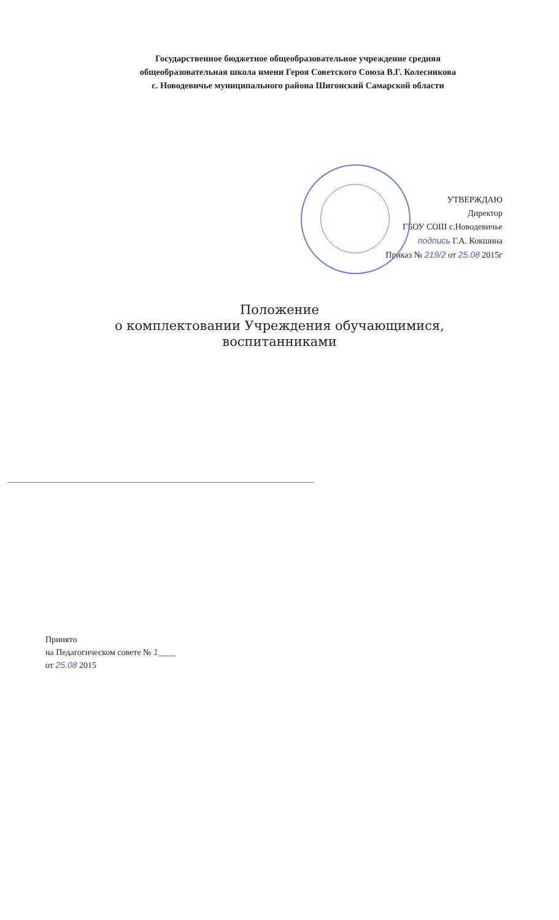Государственное бюджетное общеобразовательное учреждение средняя
общеобразовательная школа имени Героя Советского Союза В.Г. Колесникова
с. Новодевичье муниципального района Шигонский Самарской области
УТВЕРЖДАЮ
Директор
ГБОУ СОШ с.Новодевичье
подпись Г.А. Кокшина
Приказ № 219/2 от 25.08 2015г
Положение
о комплектовании Учреждения обучающимися,
воспитанниками
Принято
на Педагогическом совете № 1____
от 25.08 2015